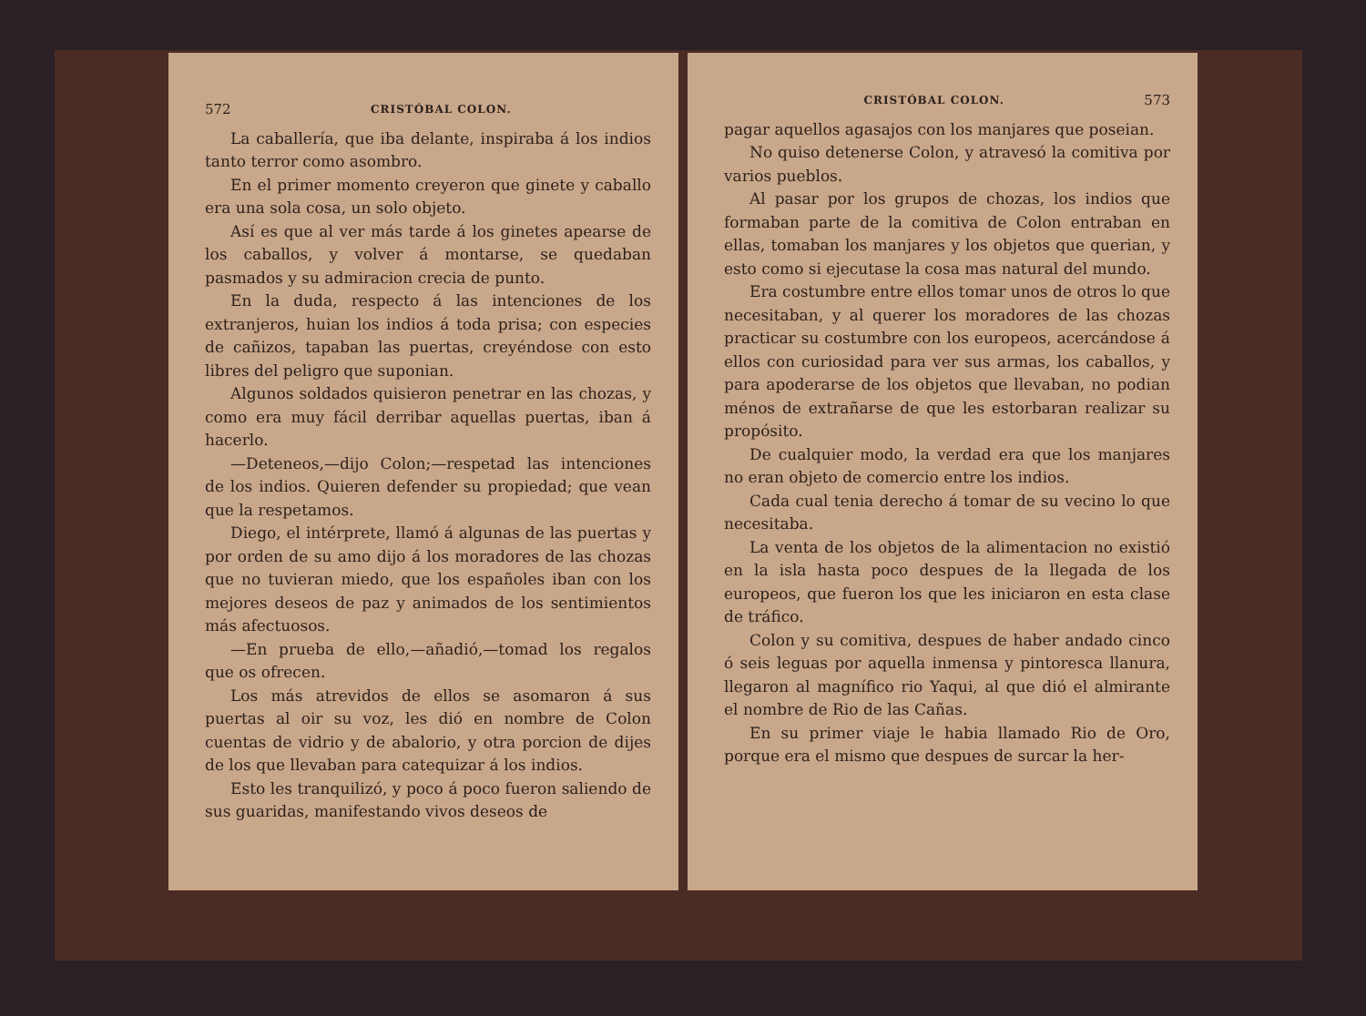572 CRISTÓBAL COLON.
La caballería, que iba delante, inspiraba á los indios tanto terror como asombro.
En el primer momento creyeron que ginete y caballo era una sola cosa, un solo objeto.
Así es que al ver más tarde á los ginetes apearse de los caballos, y volver á montarse, se quedaban pasmados y su admiracion crecia de punto.
En la duda, respecto á las intenciones de los extranjeros, huian los indios á toda prisa; con especies de cañizos, tapaban las puertas, creyéndose con esto libres del peligro que suponian.
Algunos soldados quisieron penetrar en las chozas, y como era muy fácil derribar aquellas puertas, iban á hacerlo.
—Deteneos,—dijo Colon;—respetad las intenciones de los indios. Quieren defender su propiedad; que vean que la respetamos.
Diego, el intérprete, llamó á algunas de las puertas y por orden de su amo dijo á los moradores de las chozas que no tuvieran miedo, que los españoles iban con los mejores deseos de paz y animados de los sentimientos más afectuosos.
—En prueba de ello,—añadió,—tomad los regalos que os ofrecen.
Los más atrevidos de ellos se asomaron á sus puertas al oir su voz, les dió en nombre de Colon cuentas de vidrio y de abalorio, y otra porcion de dijes de los que llevaban para catequizar á los indios.
Esto les tranquilizó, y poco á poco fueron saliendo de sus guaridas, manifestando vivos deseos de
CRISTÓBAL COLON. 573
pagar aquellos agasajos con los manjares que poseian.
No quiso detenerse Colon, y atravesó la comitiva por varios pueblos.
Al pasar por los grupos de chozas, los indios que formaban parte de la comitiva de Colon entraban en ellas, tomaban los manjares y los objetos que querian, y esto como si ejecutase la cosa mas natural del mundo.
Era costumbre entre ellos tomar unos de otros lo que necesitaban, y al querer los moradores de las chozas practicar su costumbre con los europeos, acercándose á ellos con curiosidad para ver sus armas, los caballos, y para apoderarse de los objetos que llevaban, no podian ménos de extrañarse de que les estorbaran realizar su propósito.
De cualquier modo, la verdad era que los manjares no eran objeto de comercio entre los indios.
Cada cual tenia derecho á tomar de su vecino lo que necesitaba.
La venta de los objetos de la alimentacion no existió en la isla hasta poco despues de la llegada de los europeos, que fueron los que les iniciaron en esta clase de tráfico.
Colon y su comitiva, despues de haber andado cinco ó seis leguas por aquella inmensa y pintoresca llanura, llegaron al magnífico rio Yaqui, al que dió el almirante el nombre de Rio de las Cañas.
En su primer viaje le habia llamado Rio de Oro, porque era el mismo que despues de surcar la her-